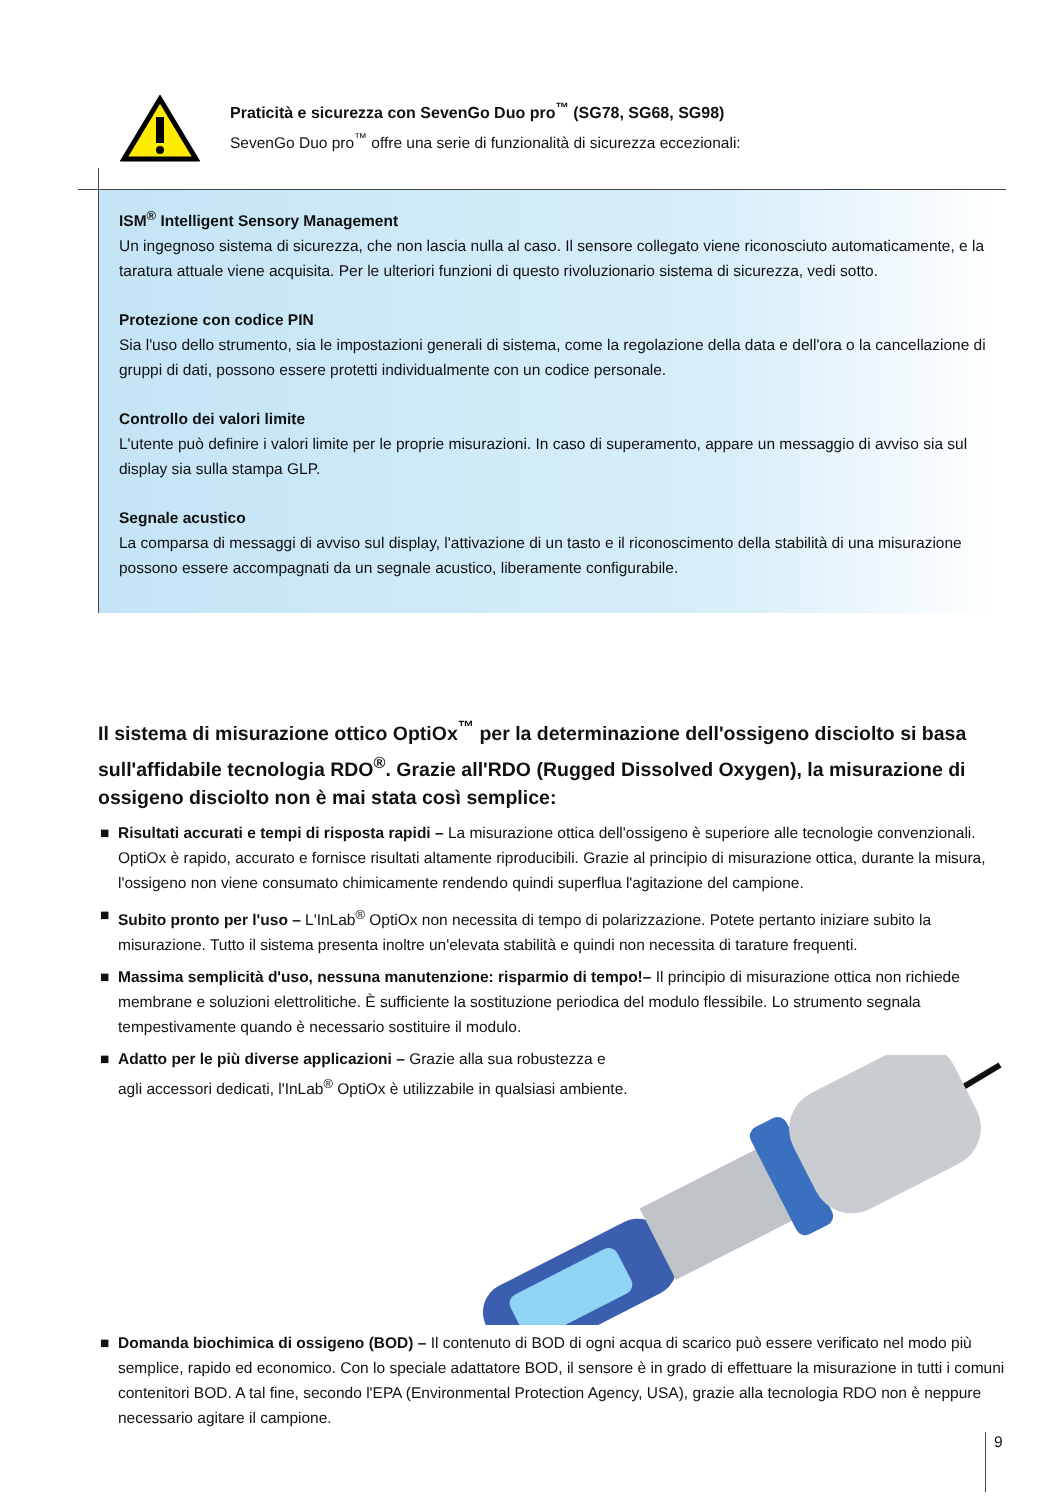Praticità e sicurezza con SevenGo Duo pro<sup>™</sup> (SG78, SG68, SG98)
SevenGo Duo pro<sup>™</sup> offre una serie di funzionalità di sicurezza eccezionali:
ISM<sup>®</sup> Intelligent Sensory Management
Un ingegnoso sistema di sicurezza, che non lascia nulla al caso. Il sensore collegato viene riconosciuto automaticamente, e la taratura attuale viene acquisita. Per le ulteriori funzioni di questo rivoluzionario sistema di sicurezza, vedi sotto.
Protezione con codice PIN
Sia l'uso dello strumento, sia le impostazioni generali di sistema, come la regolazione della data e dell'ora o la cancellazione di gruppi di dati, possono essere protetti individualmente con un codice personale.
Controllo dei valori limite
L'utente può definire i valori limite per le proprie misurazioni. In caso di superamento, appare un messaggio di avviso sia sul display sia sulla stampa GLP.
Segnale acustico
La comparsa di messaggi di avviso sul display, l'attivazione di un tasto e il riconoscimento della stabilità di una misurazione possono essere accompagnati da un segnale acustico, liberamente configurabile.
Il sistema di misurazione ottico OptiOx<sup>™</sup> per la determinazione dell'ossigeno disciolto si basa sull'affidabile tecnologia RDO<sup>®</sup>. Grazie all'RDO (Rugged Dissolved Oxygen), la misurazione di ossigeno disciolto non è mai stata così semplice:
■ Risultati accurati e tempi di risposta rapidi – La misurazione ottica dell'ossigeno è superiore alle tecnologie convenzionali. OptiOx è rapido, accurato e fornisce risultati altamente riproducibili. Grazie al principio di misurazione ottica, durante la misura, l'ossigeno non viene consumato chimicamente rendendo quindi superflua l'agitazione del campione.
■ Subito pronto per l'uso – L'InLab<sup>®</sup> OptiOx non necessita di tempo di polarizzazione. Potete pertanto iniziare subito la misurazione. Tutto il sistema presenta inoltre un'elevata stabilità e quindi non necessita di tarature frequenti.
■ Massima semplicità d'uso, nessuna manutenzione: risparmio di tempo!– Il principio di misurazione ottica non richiede membrane e soluzioni elettrolitiche. È sufficiente la sostituzione periodica del modulo flessibile. Lo strumento segnala tempestivamente quando è necessario sostituire il modulo.
■ Adatto per le più diverse applicazioni – Grazie alla sua robustezza e
agli accessori dedicati, l'InLab<sup>®</sup> OptiOx è utilizzabile in qualsiasi ambiente.
■ Domanda biochimica di ossigeno (BOD) – Il contenuto di BOD di ogni acqua di scarico può essere verificato nel modo più semplice, rapido ed economico. Con lo speciale adattatore BOD, il sensore è in grado di effettuare la misurazione in tutti i comuni contenitori BOD. A tal fine, secondo l'EPA (Environmental Protection Agency, USA), grazie alla tecnologia RDO non è neppure necessario agitare il campione.
9